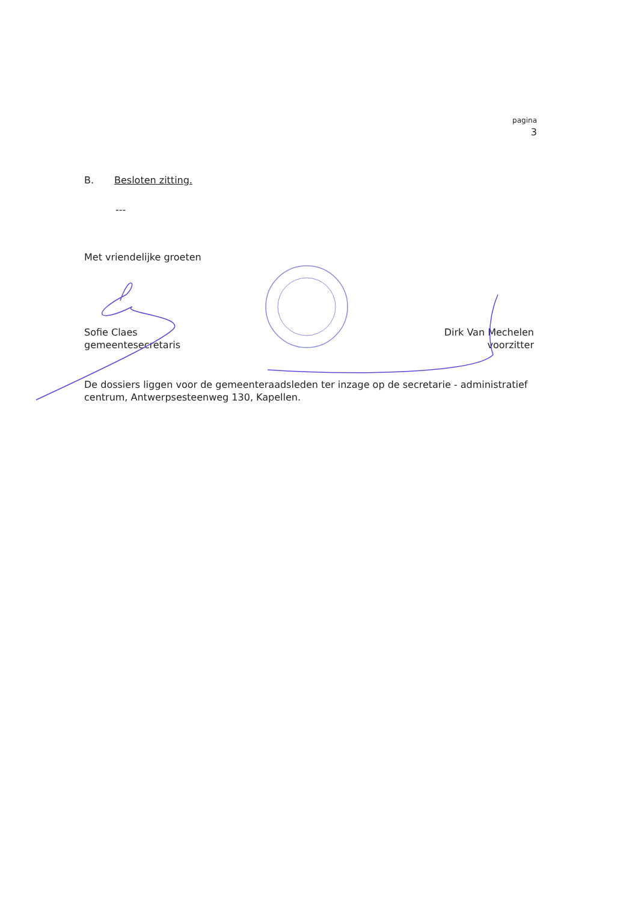pagina
3
B. Besloten zitting.
---
Met vriendelijke groeten
Sofie Claes
gemeentesecretaris
Dirk Van Mechelen
voorzitter
De dossiers liggen voor de gemeenteraadsleden ter inzage op de secretarie - administratief centrum, Antwerpsesteenweg 130, Kapellen.